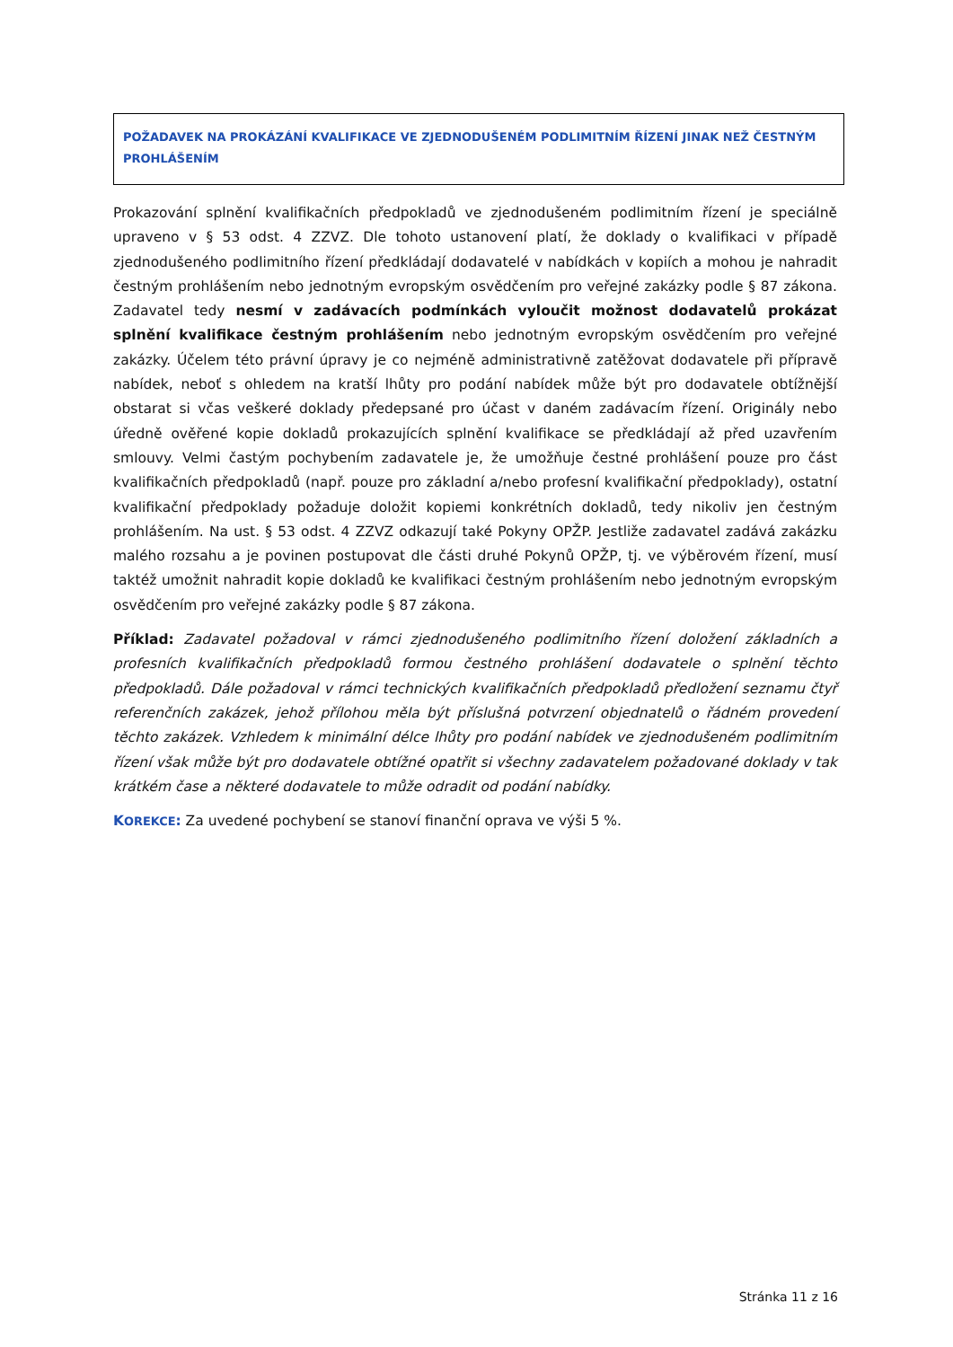POŽADAVEK NA PROKÁZÁNÍ KVALIFIKACE VE ZJEDNODUŠENÉM PODLIMITNÍM ŘÍZENÍ JINAK NEŽ ČESTNÝM PROHLÁŠENÍM
Prokazování splnění kvalifikačních předpokladů ve zjednodušeném podlimitním řízení je speciálně upraveno v § 53 odst. 4 ZZVZ. Dle tohoto ustanovení platí, že doklady o kvalifikaci v případě zjednodušeného podlimitního řízení předkládají dodavatelé v nabídkách v kopiích a mohou je nahradit čestným prohlášením nebo jednotným evropským osvědčením pro veřejné zakázky podle § 87 zákona. Zadavatel tedy nesmí v zadávacích podmínkách vyloučit možnost dodavatelů prokázat splnění kvalifikace čestným prohlášením nebo jednotným evropským osvědčením pro veřejné zakázky. Účelem této právní úpravy je co nejméně administrativně zatěžovat dodavatele při přípravě nabídek, neboť s ohledem na kratší lhůty pro podání nabídek může být pro dodavatele obtížnější obstarat si včas veškeré doklady předepsané pro účast v daném zadávacím řízení. Originály nebo úředně ověřené kopie dokladů prokazujících splnění kvalifikace se předkládají až před uzavřením smlouvy. Velmi častým pochybením zadavatele je, že umožňuje čestné prohlášení pouze pro část kvalifikačních předpokladů (např. pouze pro základní a/nebo profesní kvalifikační předpoklady), ostatní kvalifikační předpoklady požaduje doložit kopiemi konkrétních dokladů, tedy nikoliv jen čestným prohlášením. Na ust. § 53 odst. 4 ZZVZ odkazují také Pokyny OPŽP. Jestliže zadavatel zadává zakázku malého rozsahu a je povinen postupovat dle části druhé Pokynů OPŽP, tj. ve výběrovém řízení, musí taktéž umožnit nahradit kopie dokladů ke kvalifikaci čestným prohlášením nebo jednotným evropským osvědčením pro veřejné zakázky podle § 87 zákona.
Příklad: Zadavatel požadoval v rámci zjednodušeného podlimitního řízení doložení základních a profesních kvalifikačních předpokladů formou čestného prohlášení dodavatele o splnění těchto předpokladů. Dále požadoval v rámci technických kvalifikačních předpokladů předložení seznamu čtyř referenčních zakázek, jehož přílohou měla být příslušná potvrzení objednatelů o řádném provedení těchto zakázek. Vzhledem k minimální délce lhůty pro podání nabídek ve zjednodušeném podlimitním řízení však může být pro dodavatele obtížné opatřit si všechny zadavatelem požadované doklady v tak krátkém čase a některé dodavatele to může odradit od podání nabídky.
KOREKCE: Za uvedené pochybení se stanoví finanční oprava ve výši 5 %.
Stránka 11 z 16